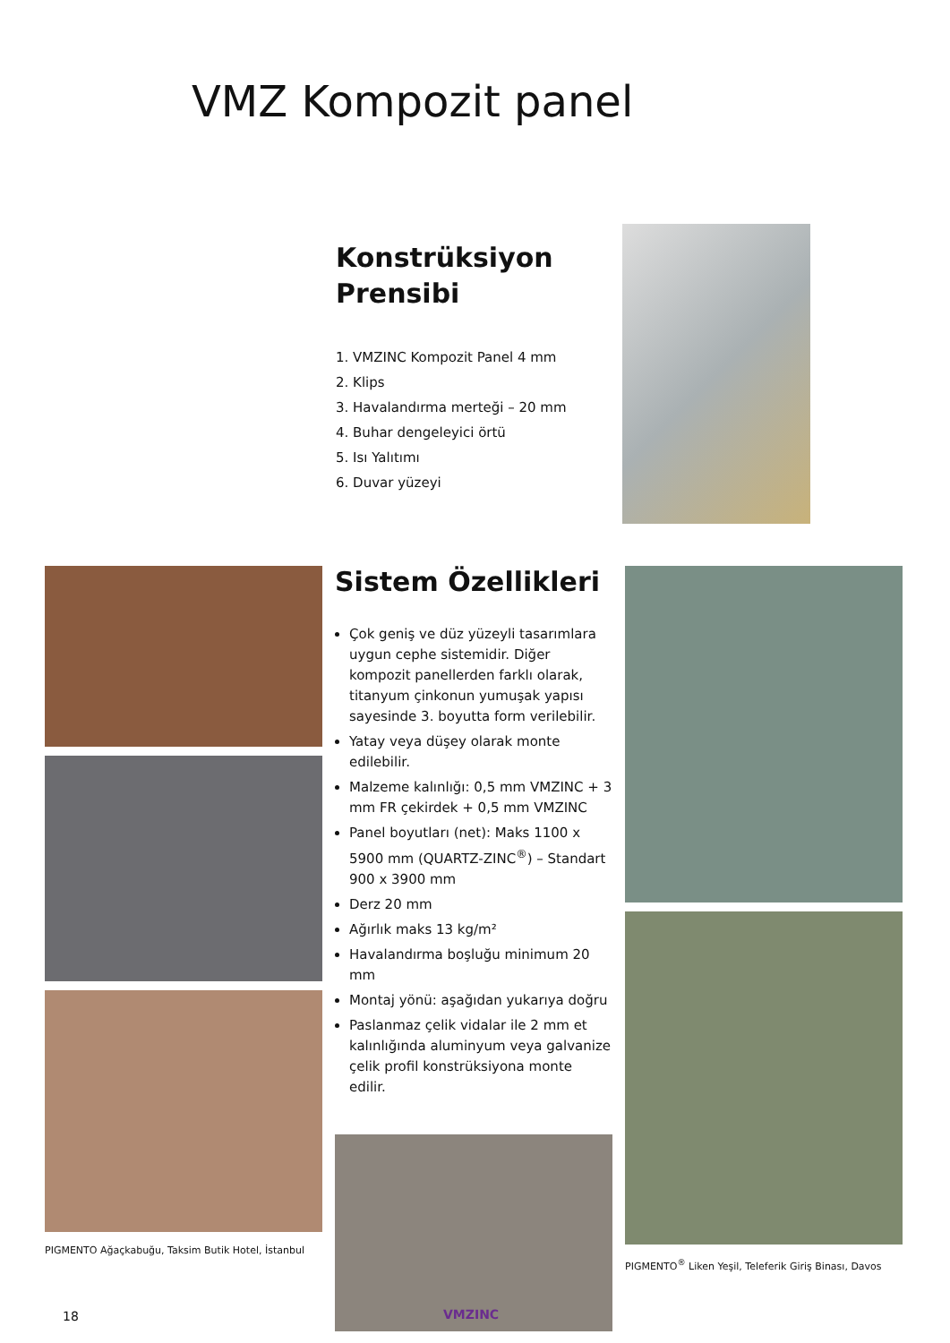VMZ Kompozit panel
Konstrüksiyon
Prensibi
1. VMZINC Kompozit Panel 4 mm
2. Klips
3. Havalandırma merteği – 20 mm
4. Buhar dengeleyici örtü
5. Isı Yalıtımı
6. Duvar yüzeyi
PIGMENTO Ağaçkabuğu, Taksim Butik Hotel, İstanbul
Sistem Özellikleri
Çok geniş ve düz yüzeyli tasarımlara uygun cephe sistemidir. Diğer kompozit panellerden farklı olarak, titanyum çinkonun yumuşak yapısı sayesinde 3. boyutta form verilebilir.
Yatay veya düşey olarak monte edilebilir.
Malzeme kalınlığı: 0,5 mm VMZINC + 3 mm FR çekirdek + 0,5 mm VMZINC
Panel boyutları (net): Maks 1100 x 5900 mm (QUARTZ-ZINC<sup>®</sup>) – Standart 900 x 3900 mm
Derz 20 mm
Ağırlık maks 13 kg/m²
Havalandırma boşluğu minimum 20 mm
Montaj yönü: aşağıdan yukarıya doğru
Paslanmaz çelik vidalar ile 2 mm et kalınlığında aluminyum veya galvanize çelik profil konstrüksiyona monte edilir.
PIGMENTO<sup>®</sup> Liken Yeşil, Teleferik Giriş Binası, Davos
18 VMZINC